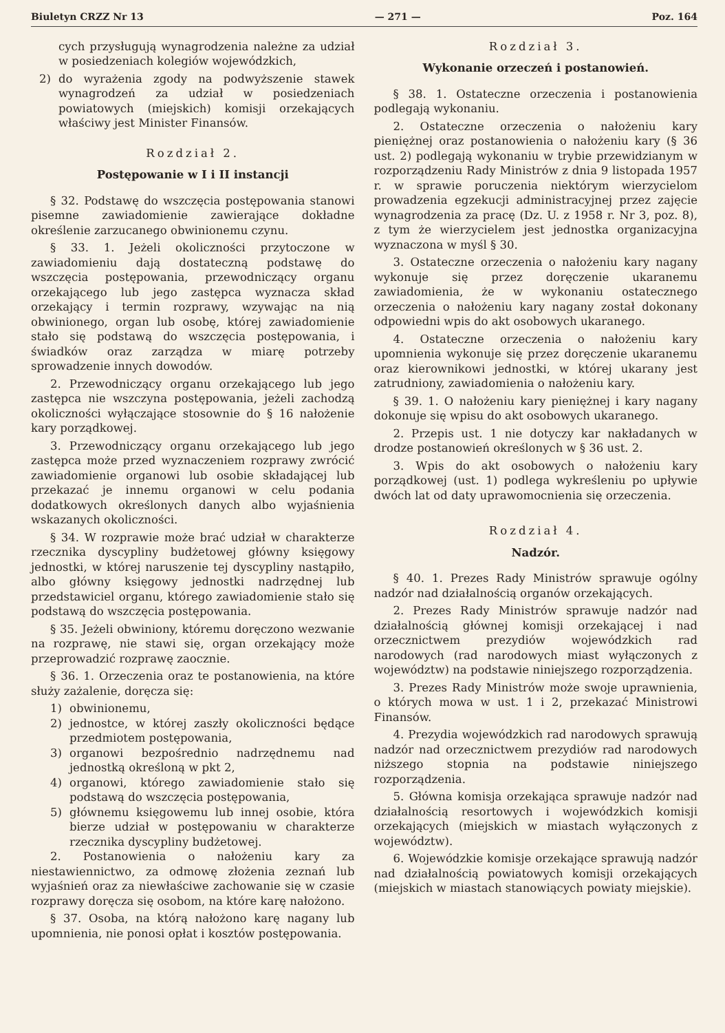Biuletyn CRZZ Nr 13 — 271 — Poz. 164
cych przysługują wynagrodzenia należne za udział w posiedzeniach kolegiów wojewódzkich,
2) do wyrażenia zgody na podwyższenie stawek wynagrodzeń za udział w posiedzeniach powiatowych (miejskich) komisji orzekających właściwy jest Minister Finansów.
Rozdział 2.
Postępowanie w I i II instancji
§ 32. Podstawę do wszczęcia postępowania stanowi pisemne zawiadomienie zawierające dokładne określenie zarzucanego obwinionemu czynu.
§ 33. 1. Jeżeli okoliczności przytoczone w zawiadomieniu dają dostateczną podstawę do wszczęcia postępowania, przewodniczący organu orzekającego lub jego zastępca wyznacza skład orzekający i termin rozprawy, wzywając na nią obwinionego, organ lub osobę, której zawiadomienie stało się podstawą do wszczęcia postępowania, i świadków oraz zarządza w miarę potrzeby sprowadzenie innych dowodów.
2. Przewodniczący organu orzekającego lub jego zastępca nie wszczyna postępowania, jeżeli zachodzą okoliczności wyłączające stosownie do § 16 nałożenie kary porządkowej.
3. Przewodniczący organu orzekającego lub jego zastępca może przed wyznaczeniem rozprawy zwrócić zawiadomienie organowi lub osobie składającej lub przekazać je innemu organowi w celu podania dodatkowych określonych danych albo wyjaśnienia wskazanych okoliczności.
§ 34. W rozprawie może brać udział w charakterze rzecznika dyscypliny budżetowej główny księgowy jednostki, w której naruszenie tej dyscypliny nastąpiło, albo główny księgowy jednostki nadrzędnej lub przedstawiciel organu, którego zawiadomienie stało się podstawą do wszczęcia postępowania.
§ 35. Jeżeli obwiniony, któremu doręczono wezwanie na rozprawę, nie stawi się, organ orzekający może przeprowadzić rozprawę zaocznie.
§ 36. 1. Orzeczenia oraz te postanowienia, na które służy zażalenie, doręcza się:
1) obwinionemu,
2) jednostce, w której zaszły okoliczności będące przedmiotem postępowania,
3) organowi bezpośrednio nadrzędnemu nad jednostką określoną w pkt 2,
4) organowi, którego zawiadomienie stało się podstawą do wszczęcia postępowania,
5) głównemu księgowemu lub innej osobie, która bierze udział w postępowaniu w charakterze rzecznika dyscypliny budżetowej.
2. Postanowienia o nałożeniu kary za niestawiennictwo, za odmowę złożenia zeznań lub wyjaśnień oraz za niewłaściwe zachowanie się w czasie rozprawy doręcza się osobom, na które karę nałożono.
§ 37. Osoba, na którą nałożono karę nagany lub upomnienia, nie ponosi opłat i kosztów postępowania.
Rozdział 3.
Wykonanie orzeczeń i postanowień.
§ 38. 1. Ostateczne orzeczenia i postanowienia podlegają wykonaniu.
2. Ostateczne orzeczenia o nałożeniu kary pieniężnej oraz postanowienia o nałożeniu kary (§ 36 ust. 2) podlegają wykonaniu w trybie przewidzianym w rozporządzeniu Rady Ministrów z dnia 9 listopada 1957 r. w sprawie poruczenia niektórym wierzycielom prowadzenia egzekucji administracyjnej przez zajęcie wynagrodzenia za pracę (Dz. U. z 1958 r. Nr 3, poz. 8), z tym że wierzycielem jest jednostka organizacyjna wyznaczona w myśl § 30.
3. Ostateczne orzeczenia o nałożeniu kary nagany wykonuje się przez doręczenie ukaranemu zawiadomienia, że w wykonaniu ostatecznego orzeczenia o nałożeniu kary nagany został dokonany odpowiedni wpis do akt osobowych ukaranego.
4. Ostateczne orzeczenia o nałożeniu kary upomnienia wykonuje się przez doręczenie ukaranemu oraz kierownikowi jednostki, w której ukarany jest zatrudniony, zawiadomienia o nałożeniu kary.
§ 39. 1. O nałożeniu kary pieniężnej i kary nagany dokonuje się wpisu do akt osobowych ukaranego.
2. Przepis ust. 1 nie dotyczy kar nakładanych w drodze postanowień określonych w § 36 ust. 2.
3. Wpis do akt osobowych o nałożeniu kary porządkowej (ust. 1) podlega wykreśleniu po upływie dwóch lat od daty uprawomocnienia się orzeczenia.
Rozdział 4.
Nadzór.
§ 40. 1. Prezes Rady Ministrów sprawuje ogólny nadzór nad działalnością organów orzekających.
2. Prezes Rady Ministrów sprawuje nadzór nad działalnością głównej komisji orzekającej i nad orzecznictwem prezydiów wojewódzkich rad narodowych (rad narodowych miast wyłączonych z województw) na podstawie niniejszego rozporządzenia.
3. Prezes Rady Ministrów może swoje uprawnienia, o których mowa w ust. 1 i 2, przekazać Ministrowi Finansów.
4. Prezydia wojewódzkich rad narodowych sprawują nadzór nad orzecznictwem prezydiów rad narodowych niższego stopnia na podstawie niniejszego rozporządzenia.
5. Główna komisja orzekająca sprawuje nadzór nad działalnością resortowych i wojewódzkich komisji orzekających (miejskich w miastach wyłączonych z województw).
6. Wojewódzkie komisje orzekające sprawują nadzór nad działalnością powiatowych komisji orzekających (miejskich w miastach stanowiących powiaty miejskie).